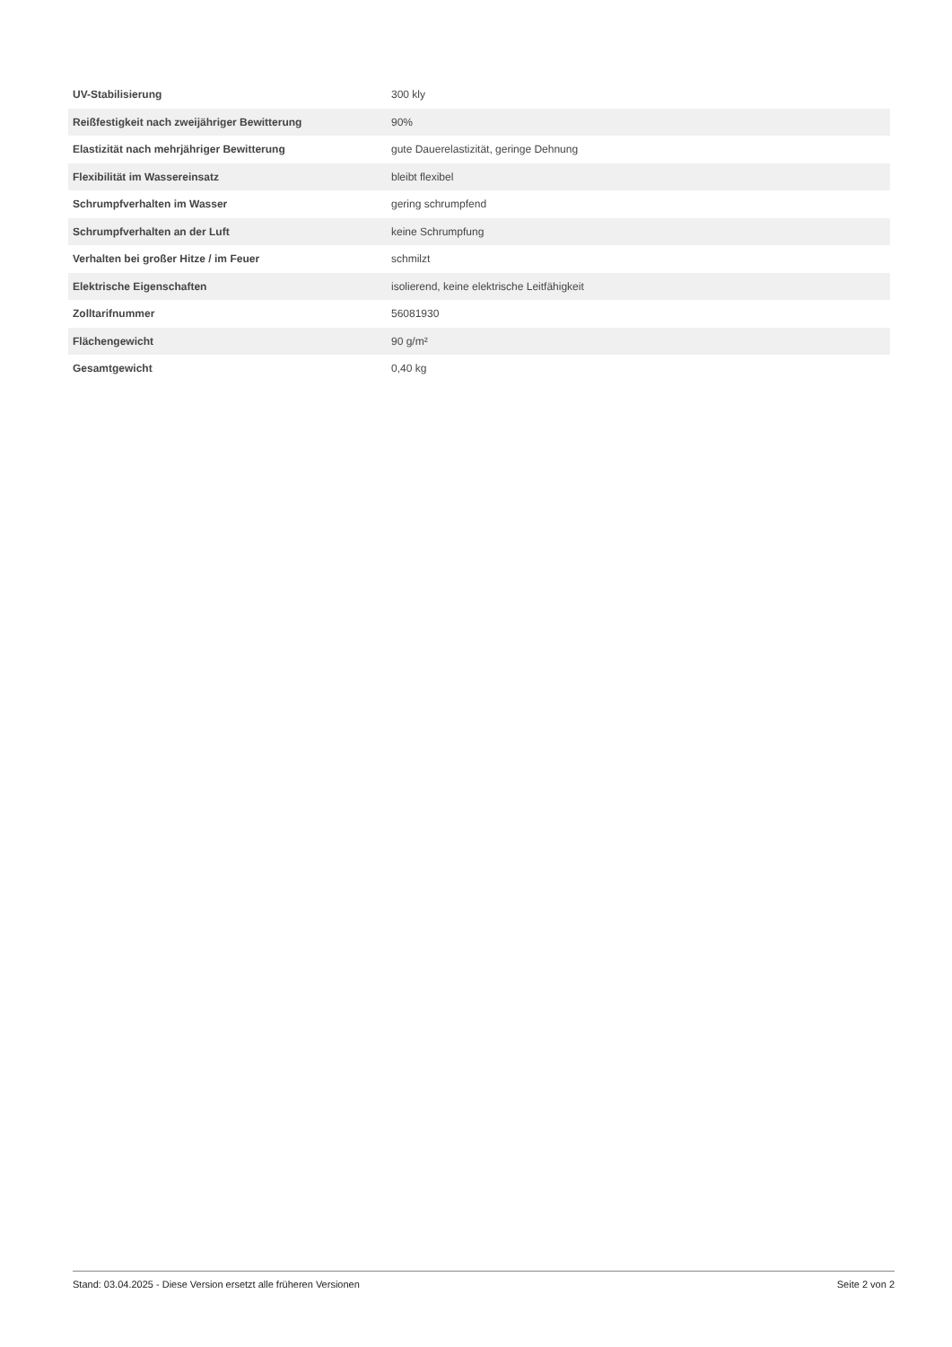| UV-Stabilisierung | 300 kly |
| Reißfestigkeit nach zweijähriger Bewitterung | 90% |
| Elastizität nach mehrjähriger Bewitterung | gute Dauerelastizität, geringe Dehnung |
| Flexibilität im Wassereinsatz | bleibt flexibel |
| Schrumpfverhalten im Wasser | gering schrumpfend |
| Schrumpfverhalten an der Luft | keine Schrumpfung |
| Verhalten bei großer Hitze / im Feuer | schmilzt |
| Elektrische Eigenschaften | isolierend, keine elektrische Leitfähigkeit |
| Zolltarifnummer | 56081930 |
| Flächengewicht | 90 g/m² |
| Gesamtgewicht | 0,40 kg |
Stand: 03.04.2025 - Diese Version ersetzt alle früheren Versionen Seite 2 von 2